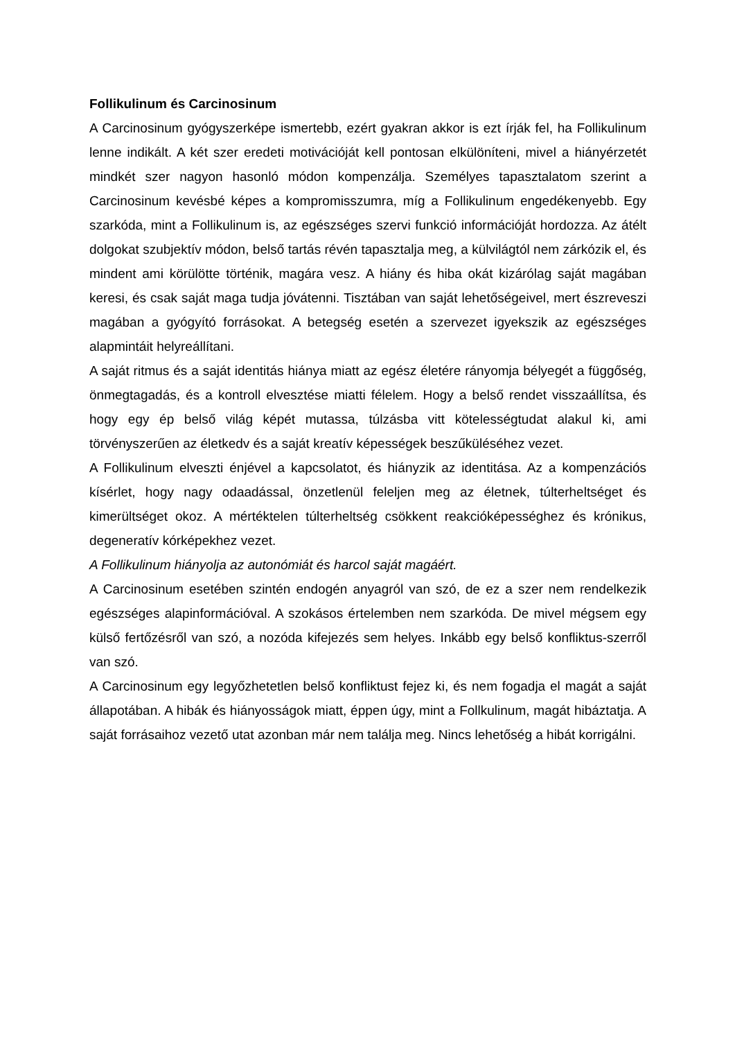Follikulinum és Carcinosinum
A Carcinosinum gyógyszerképe ismertebb, ezért gyakran akkor is ezt írják fel, ha Follikulinum lenne indikált. A két szer eredeti motivációját kell pontosan elkülöníteni, mivel a hiányérzetét mindkét szer nagyon hasonló módon kompenzálja. Személyes tapasztalatom szerint a Carcinosinum kevésbé képes a kompromisszumra, míg a Follikulinum engedékenyebb. Egy szarkóda, mint a Follikulinum is, az egészséges szervi funkció információját hordozza. Az átélt dolgokat szubjektív módon, belső tartás révén tapasztalja meg, a külvilágtól nem zárkózik el, és mindent ami körülötte történik, magára vesz. A hiány és hiba okát kizárólag saját magában keresi, és csak saját maga tudja jóvátenni. Tisztában van saját lehetőségeivel, mert észreveszi magában a gyógyító forrásokat. A betegség esetén a szervezet igyekszik az egészséges alapmintáit helyreállítani.
A saját ritmus és a saját identitás hiánya miatt az egész életére rányomja bélyegét a függőség, önmegtagadás, és a kontroll elvesztése miatti félelem. Hogy a belső rendet visszaállítsa, és hogy egy ép belső világ képét mutassa, túlzásba vitt kötelességtudat alakul ki, ami törvényszerűen az életkedv és a saját kreatív képességek beszűküléséhez vezet.
A Follikulinum elveszti énjével a kapcsolatot, és hiányzik az identitása. Az a kompenzációs kísérlet, hogy nagy odaadással, önzetlenül feleljen meg az életnek, túlterheltséget és kimerültséget okoz. A mértéktelen túlterheltség csökkent reakcióképességhez és krónikus, degeneratív kórképekhez vezet.
A Follikulinum hiányolja az autonómiát és harcol saját magáért.
A Carcinosinum esetében szintén endogén anyagról van szó, de ez a szer nem rendelkezik egészséges alapinformációval. A szokásos értelemben nem szarkóda. De mivel mégsem egy külső fertőzésről van szó, a nozóda kifejezés sem helyes. Inkább egy belső konfliktus-szerről van szó.
A Carcinosinum egy legyőzhetetlen belső konfliktust fejez ki, és nem fogadja el magát a saját állapotában. A hibák és hiányosságok miatt, éppen úgy, mint a Follkulinum, magát hibáztatja. A saját forrásaihoz vezető utat azonban már nem találja meg. Nincs lehetőség a hibát korrigálni.